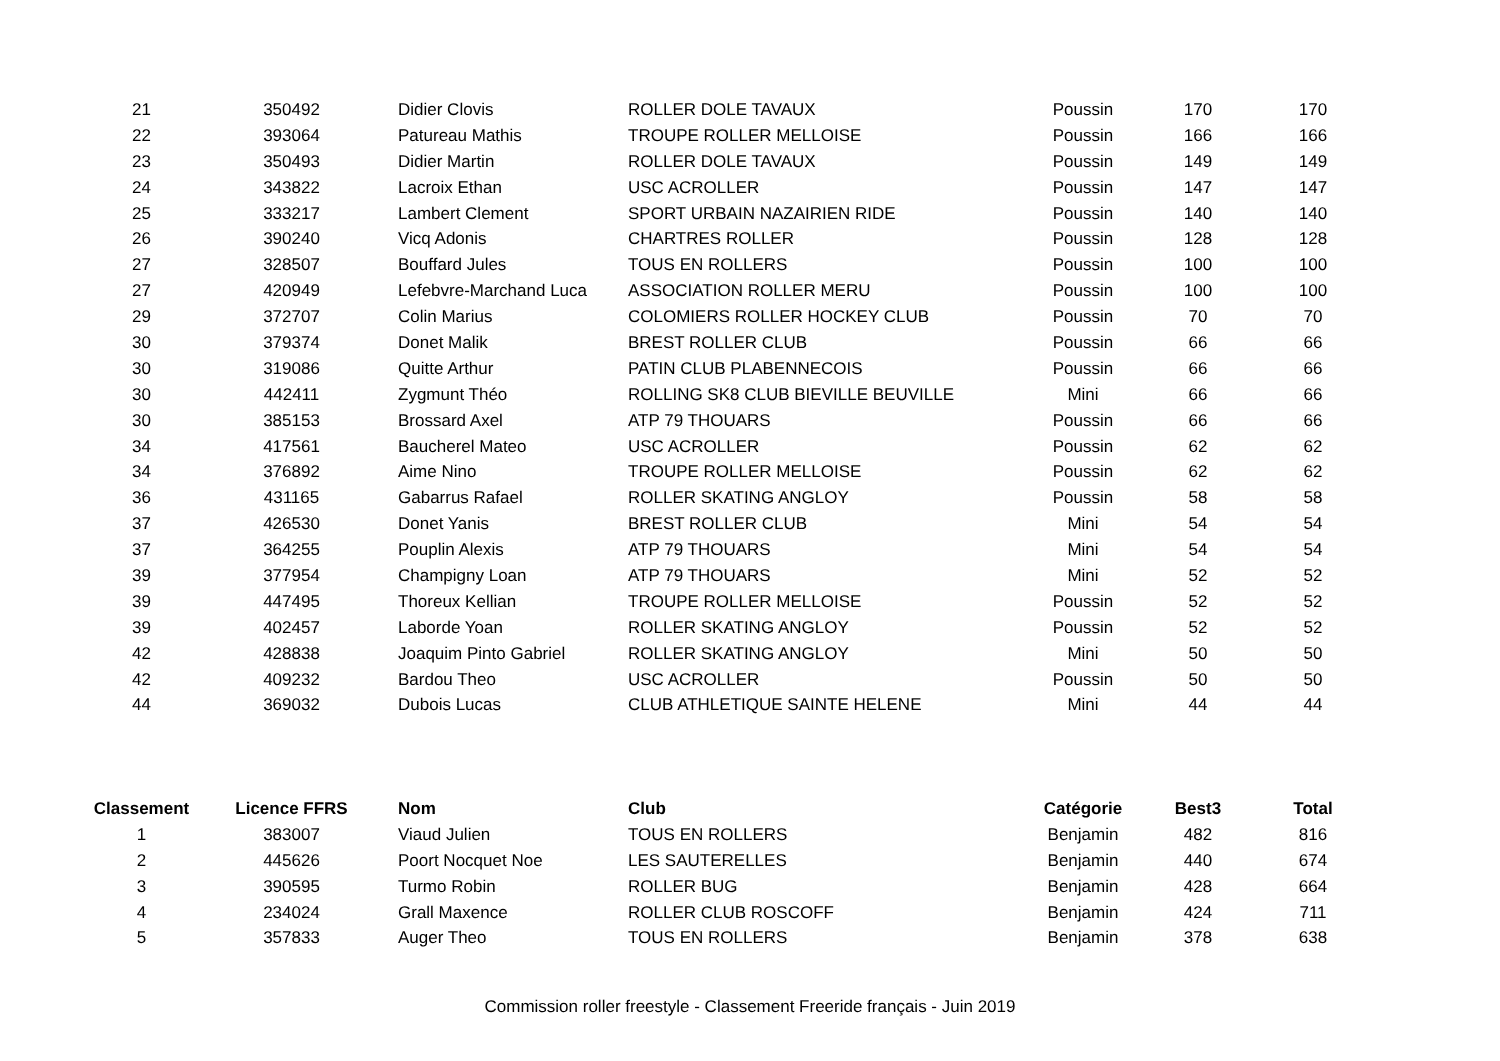| 21 | 350492 | Didier Clovis | ROLLER DOLE TAVAUX | Poussin | 170 | 170 |
| 22 | 393064 | Patureau Mathis | TROUPE ROLLER MELLOISE | Poussin | 166 | 166 |
| 23 | 350493 | Didier Martin | ROLLER DOLE TAVAUX | Poussin | 149 | 149 |
| 24 | 343822 | Lacroix Ethan | USC ACROLLER | Poussin | 147 | 147 |
| 25 | 333217 | Lambert Clement | SPORT URBAIN NAZAIRIEN RIDE | Poussin | 140 | 140 |
| 26 | 390240 | Vicq Adonis | CHARTRES ROLLER | Poussin | 128 | 128 |
| 27 | 328507 | Bouffard Jules | TOUS EN ROLLERS | Poussin | 100 | 100 |
| 27 | 420949 | Lefebvre-Marchand Luca | ASSOCIATION ROLLER MERU | Poussin | 100 | 100 |
| 29 | 372707 | Colin Marius | COLOMIERS ROLLER HOCKEY CLUB | Poussin | 70 | 70 |
| 30 | 379374 | Donet Malik | BREST ROLLER CLUB | Poussin | 66 | 66 |
| 30 | 319086 | Quitte Arthur | PATIN CLUB PLABENNECOIS | Poussin | 66 | 66 |
| 30 | 442411 | Zygmunt Théo | ROLLING SK8 CLUB BIEVILLE BEUVILLE | Mini | 66 | 66 |
| 30 | 385153 | Brossard Axel | ATP 79 THOUARS | Poussin | 66 | 66 |
| 34 | 417561 | Baucherel Mateo | USC ACROLLER | Poussin | 62 | 62 |
| 34 | 376892 | Aime Nino | TROUPE ROLLER MELLOISE | Poussin | 62 | 62 |
| 36 | 431165 | Gabarrus Rafael | ROLLER SKATING ANGLOY | Poussin | 58 | 58 |
| 37 | 426530 | Donet Yanis | BREST ROLLER CLUB | Mini | 54 | 54 |
| 37 | 364255 | Pouplin Alexis | ATP 79 THOUARS | Mini | 54 | 54 |
| 39 | 377954 | Champigny Loan | ATP 79 THOUARS | Mini | 52 | 52 |
| 39 | 447495 | Thoreux Kellian | TROUPE ROLLER MELLOISE | Poussin | 52 | 52 |
| 39 | 402457 | Laborde Yoan | ROLLER SKATING ANGLOY | Poussin | 52 | 52 |
| 42 | 428838 | Joaquim Pinto Gabriel | ROLLER SKATING ANGLOY | Mini | 50 | 50 |
| 42 | 409232 | Bardou Theo | USC ACROLLER | Poussin | 50 | 50 |
| 44 | 369032 | Dubois Lucas | CLUB ATHLETIQUE SAINTE HELENE | Mini | 44 | 44 |
| Classement | Licence FFRS | Nom | Club | Catégorie | Best3 | Total |
| --- | --- | --- | --- | --- | --- | --- |
| 1 | 383007 | Viaud Julien | TOUS EN ROLLERS | Benjamin | 482 | 816 |
| 2 | 445626 | Poort Nocquet Noe | LES SAUTERELLES | Benjamin | 440 | 674 |
| 3 | 390595 | Turmo Robin | ROLLER BUG | Benjamin | 428 | 664 |
| 4 | 234024 | Grall Maxence | ROLLER CLUB ROSCOFF | Benjamin | 424 | 711 |
| 5 | 357833 | Auger Theo | TOUS EN ROLLERS | Benjamin | 378 | 638 |
Commission roller freestyle - Classement Freeride français - Juin 2019